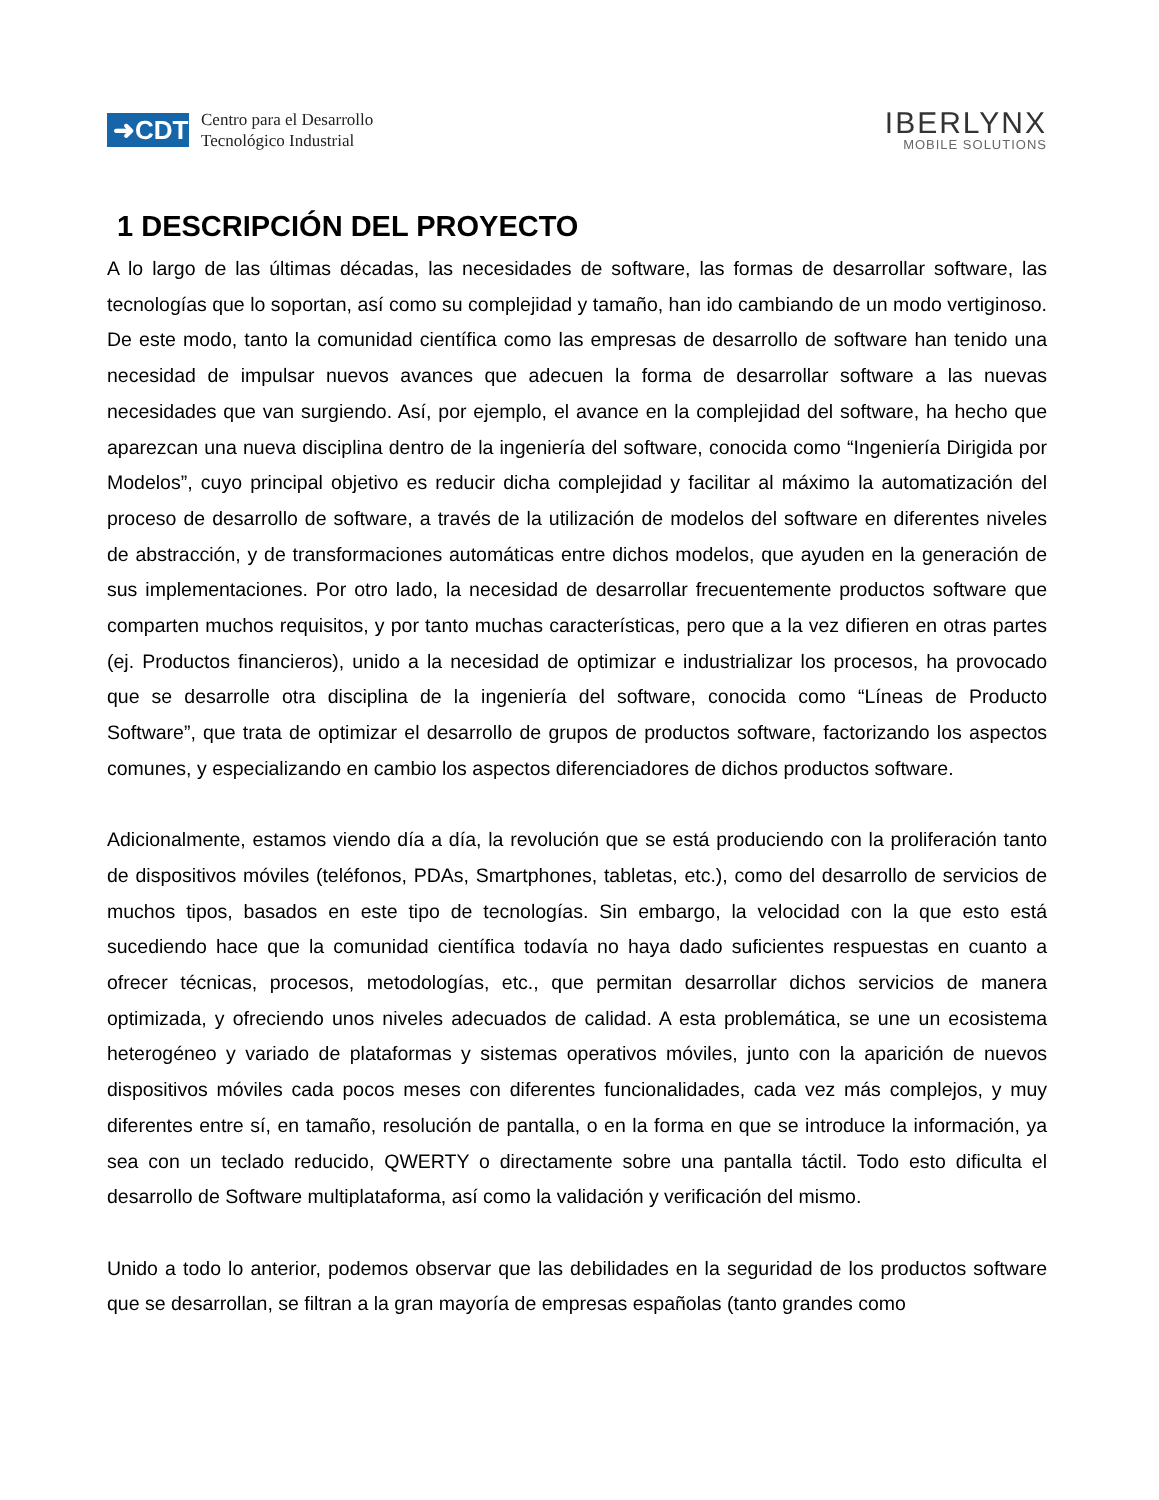➜CDTI
Centro para el Desarrollo
Tecnológico Industrial
IBERLYNX
MOBILE SOLUTIONS
1 DESCRIPCIÓN DEL PROYECTO
A lo largo de las últimas décadas, las necesidades de software, las formas de desarrollar software, las tecnologías que lo soportan, así como su complejidad y tamaño, han ido cambiando de un modo vertiginoso. De este modo, tanto la comunidad científica como las empresas de desarrollo de software han tenido una necesidad de impulsar nuevos avances que adecuen la forma de desarrollar software a las nuevas necesidades que van surgiendo. Así, por ejemplo, el avance en la complejidad del software, ha hecho que aparezcan una nueva disciplina dentro de la ingeniería del software, conocida como “Ingeniería Dirigida por Modelos”, cuyo principal objetivo es reducir dicha complejidad y facilitar al máximo la automatización del proceso de desarrollo de software, a través de la utilización de modelos del software en diferentes niveles de abstracción, y de transformaciones automáticas entre dichos modelos, que ayuden en la generación de sus implementaciones. Por otro lado, la necesidad de desarrollar frecuentemente productos software que comparten muchos requisitos, y por tanto muchas características, pero que a la vez difieren en otras partes (ej. Productos financieros), unido a la necesidad de optimizar e industrializar los procesos, ha provocado que se desarrolle otra disciplina de la ingeniería del software, conocida como “Líneas de Producto Software”, que trata de optimizar el desarrollo de grupos de productos software, factorizando los aspectos comunes, y especializando en cambio los aspectos diferenciadores de dichos productos software.
Adicionalmente, estamos viendo día a día, la revolución que se está produciendo con la proliferación tanto de dispositivos móviles (teléfonos, PDAs, Smartphones, tabletas, etc.), como del desarrollo de servicios de muchos tipos, basados en este tipo de tecnologías. Sin embargo, la velocidad con la que esto está sucediendo hace que la comunidad científica todavía no haya dado suficientes respuestas en cuanto a ofrecer técnicas, procesos, metodologías, etc., que permitan desarrollar dichos servicios de manera optimizada, y ofreciendo unos niveles adecuados de calidad. A esta problemática, se une un ecosistema heterogéneo y variado de plataformas y sistemas operativos móviles, junto con la aparición de nuevos dispositivos móviles cada pocos meses con diferentes funcionalidades, cada vez más complejos, y muy diferentes entre sí, en tamaño, resolución de pantalla, o en la forma en que se introduce la información, ya sea con un teclado reducido, QWERTY o directamente sobre una pantalla táctil. Todo esto dificulta el desarrollo de Software multiplataforma, así como la validación y verificación del mismo.
Unido a todo lo anterior, podemos observar que las debilidades en la seguridad de los productos software que se desarrollan, se filtran a la gran mayoría de empresas españolas (tanto grandes como